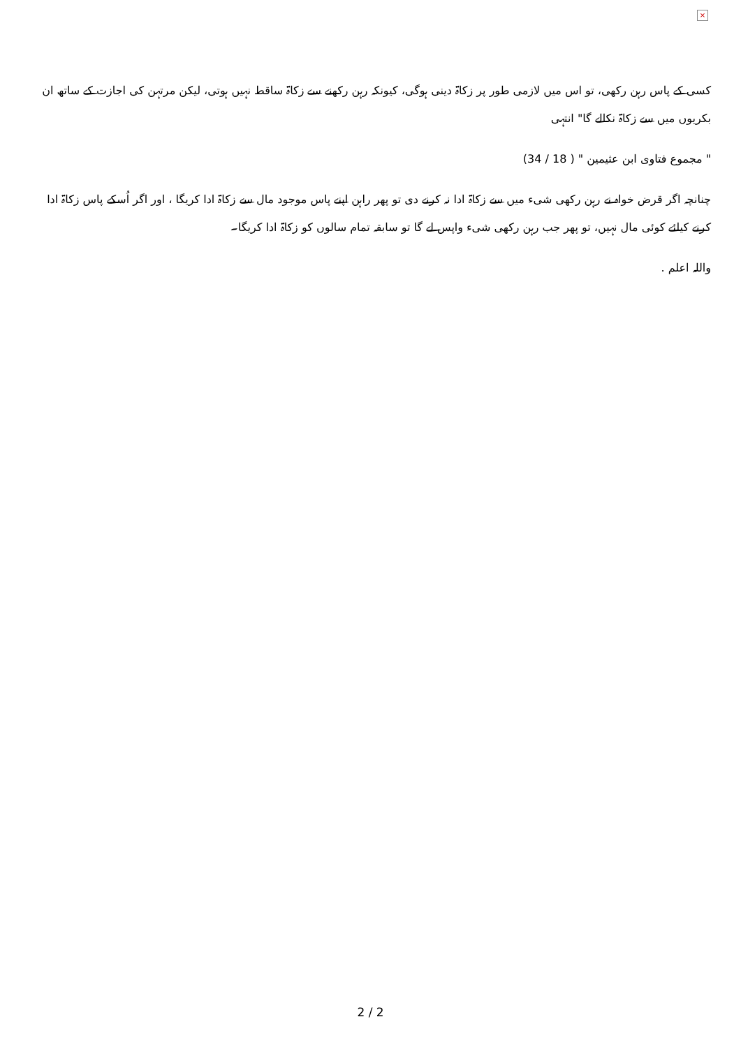×
کسی کے پاس رہن رکھی، تو اس میں لازمی طور پر زکاۃ دینی ہوگی، کیونکہ رہن رکھنے سے زکاۃ ساقط نہیں ہوتی، لیکن مرتہن کی اجازت کے ساتھ ان بکریوں میں سے زکاۃ نکالے گا" انتہی
" مجموع فتاوی ابن عثیمین " ( 18 / 34)
چنانچہ اگر قرض خواہ نے رہن رکھی شیء میں سے زکاۃ ادا نہ کرنے دی تو پھر راہن اپنے پاس موجود مال سے زکاۃ ادا کریگا ، اور اگر اُسکے پاس زکاۃ ادا کرنے کیلئے کوئی مال نہیں، تو پھر جب رہن رکھی شیء واپس لے گا تو سابقہ تمام سالوں کو زکاۃ ادا کریگا۔
واللہ اعلم .
2 / 2